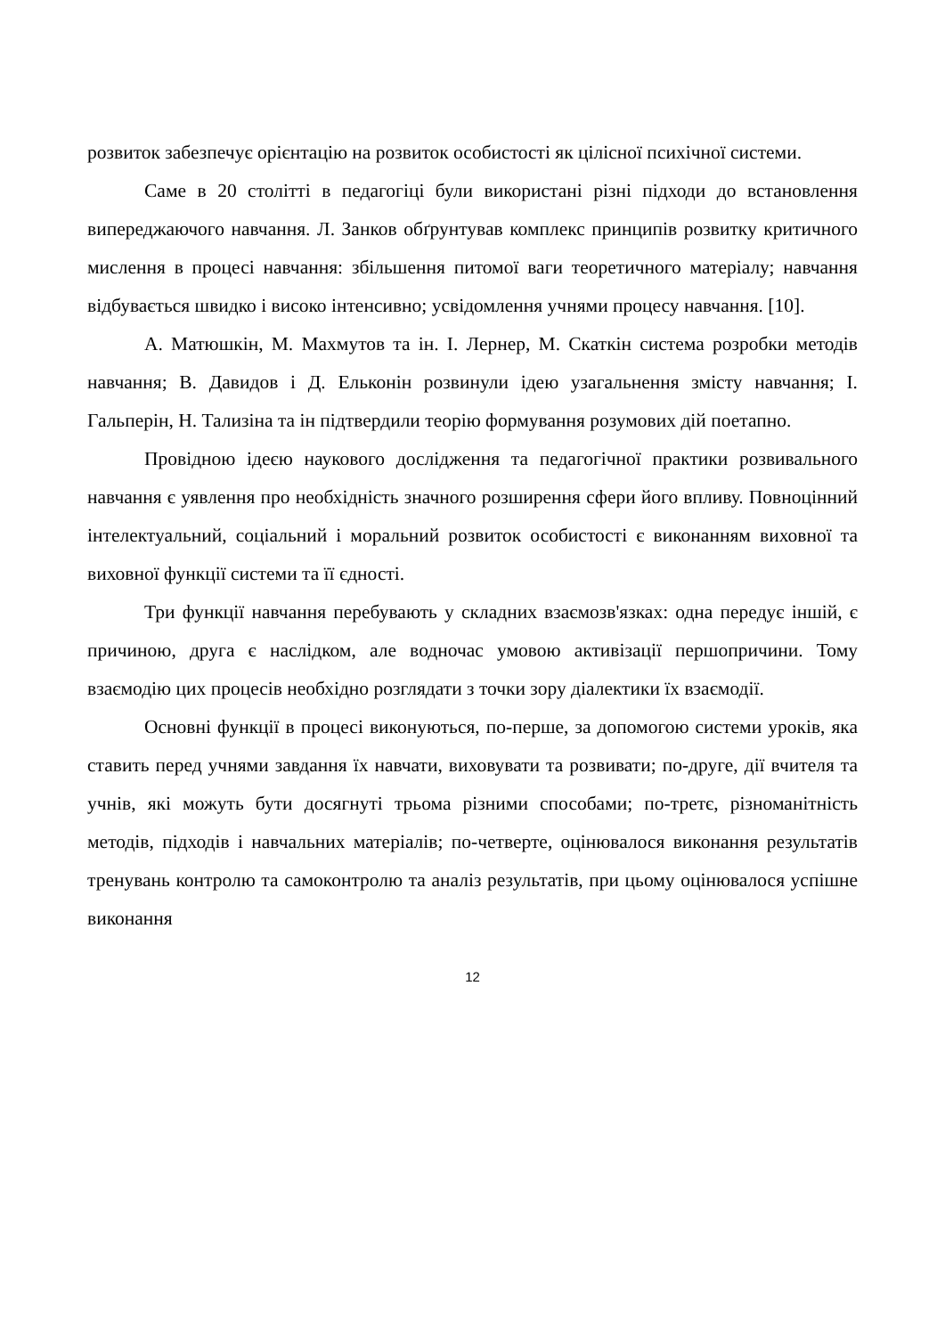розвиток забезпечує орієнтацію на розвиток особистості як цілісної психічної системи.
Саме в 20 столітті в педагогіці були використані різні підходи до встановлення випереджаючого навчання. Л. Занков обґрунтував комплекс принципів розвитку критичного мислення в процесі навчання: збільшення питомої ваги теоретичного матеріалу; навчання відбувається швидко і високо інтенсивно; усвідомлення учнями процесу навчання. [10].
А. Матюшкін, М. Махмутов та ін. І. Лернер, М. Скаткін система розробки методів навчання; В. Давидов і Д. Ельконін розвинули ідею узагальнення змісту навчання; І. Гальперін, Н. Тализіна та ін підтвердили теорію формування розумових дій поетапно.
Провідною ідеєю наукового дослідження та педагогічної практики розвивального навчання є уявлення про необхідність значного розширення сфери його впливу. Повноцінний інтелектуальний, соціальний і моральний розвиток особистості є виконанням виховної та виховної функції системи та її єдності.
Три функції навчання перебувають у складних взаємозв'язках: одна передує іншій, є причиною, друга є наслідком, але водночас умовою активізації першопричини. Тому взаємодію цих процесів необхідно розглядати з точки зору діалектики їх взаємодії.
Основні функції в процесі виконуються, по-перше, за допомогою системи уроків, яка ставить перед учнями завдання їх навчати, виховувати та розвивати; по-друге, дії вчителя та учнів, які можуть бути досягнуті трьома різними способами; по-третє, різноманітність методів, підходів і навчальних матеріалів; по-четверте, оцінювалося виконання результатів тренувань контролю та самоконтролю та аналіз результатів, при цьому оцінювалося успішне виконання
12